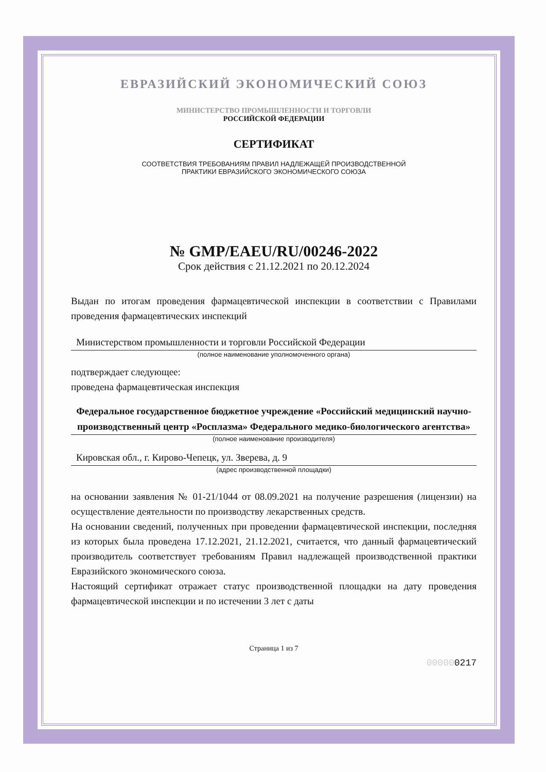ЕВРАЗИЙСКИЙ ЭКОНОМИЧЕСКИЙ СОЮЗ
МИНИСТЕРСТВО ПРОМЫШЛЕННОСТИ И ТОРГОВЛИ
РОССИЙСКОЙ ФЕДЕРАЦИИ
СЕРТИФИКАТ
СООТВЕТСТВИЯ ТРЕБОВАНИЯМ ПРАВИЛ НАДЛЕЖАЩЕЙ ПРОИЗВОДСТВЕННОЙ
ПРАКТИКИ ЕВРАЗИЙСКОГО ЭКОНОМИЧЕСКОГО СОЮЗА
№ GMP/EAEU/RU/00246-2022
Срок действия с 21.12.2021 по 20.12.2024
Выдан по итогам проведения фармацевтической инспекции в соответствии с Правилами проведения фармацевтических инспекций
Министерством промышленности и торговли Российской Федерации
(полное наименование уполномоченного органа)
подтверждает следующее:
проведена фармацевтическая инспекция
Федеральное государственное бюджетное учреждение «Российский медицинский научно-производственный центр «Росплазма» Федерального медико-биологического агентства»
(полное наименование производителя)
Кировская обл., г. Кирово-Чепецк, ул. Зверева, д. 9
(адрес производственной площадки)
на основании заявления № 01-21/1044 от 08.09.2021 на получение разрешения (лицензии) на осуществление деятельности по производству лекарственных средств.
На основании сведений, полученных при проведении фармацевтической инспекции, последняя из которых была проведена 17.12.2021, 21.12.2021, считается, что данный фармацевтический производитель соответствует требованиям Правил надлежащей производственной практики Евразийского экономического союза.
Настоящий сертификат отражает статус производственной площадки на дату проведения фармацевтической инспекции и по истечении 3 лет с даты
Страница 1 из 7
000000217